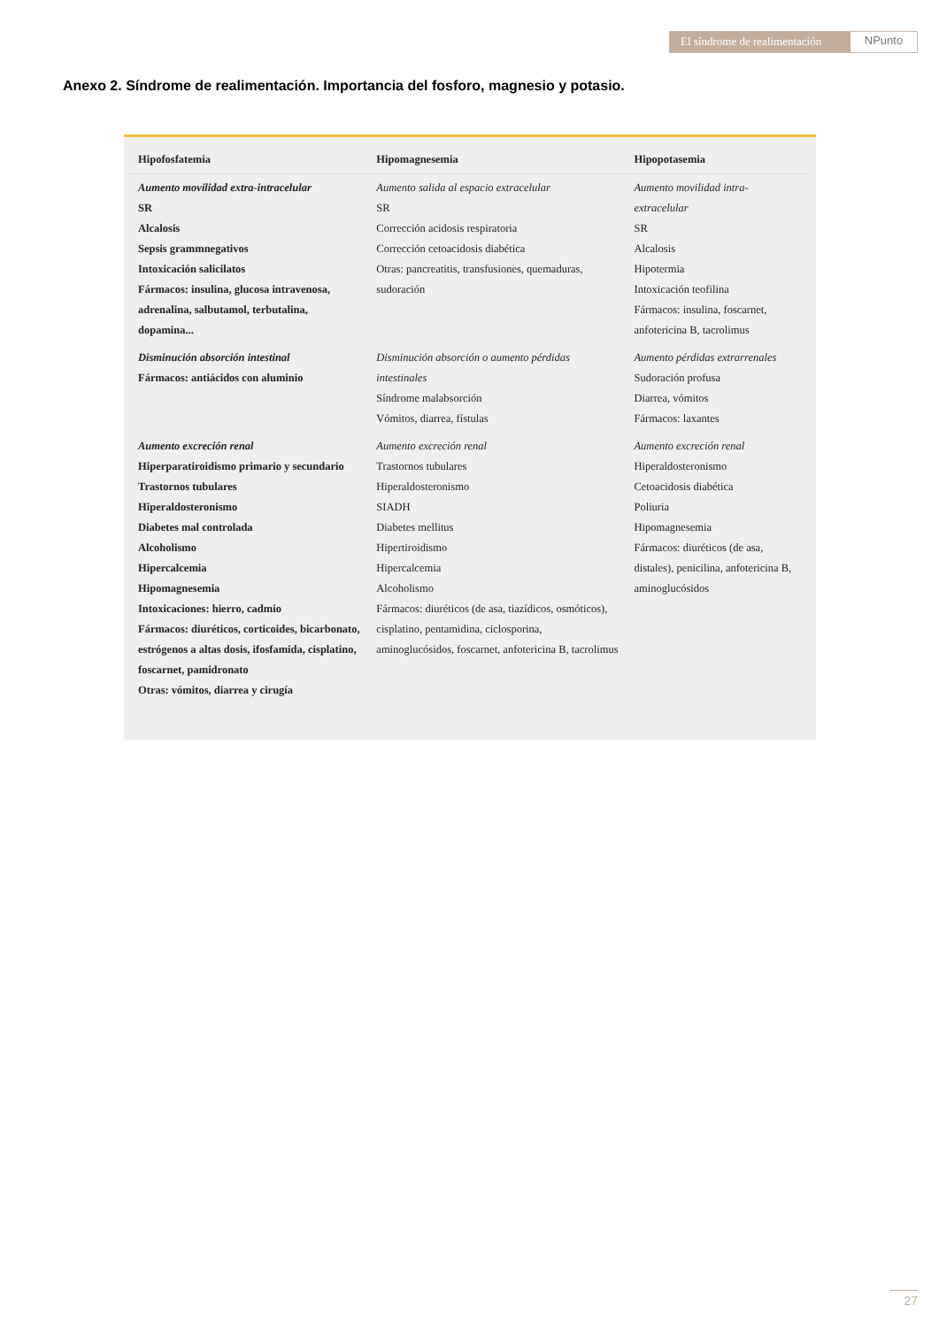El síndrome de realimentación
NPunto
Anexo 2. Síndrome de realimentación. Importancia del fosforo, magnesio y potasio.
| Hipofosfatemia | Hipomagnesemia | Hipopotasemia |
| --- | --- | --- |
| Aumento movilidad extra-intracelular SR Alcalosis Sepsis grammnegativos Intoxicación salicilatos Fármacos: insulina, glucosa intravenosa, adrenalina, salbutamol, terbutalina, dopamina... | Aumento salida al espacio extracelular SR Corrección acidosis respiratoria Corrección cetoacidosis diabética Otras: pancreatitis, transfusiones, quemaduras, sudoración | Aumento movilidad intra-extracelular SR Alcalosis Hipotermia Intoxicación teofilina Fármacos: insulina, foscarnet, anfotericina B, tacrolimus |
| Disminución absorción intestinal Fármacos: antiácidos con aluminio | Disminución absorción o aumento pérdidas intestinales Síndrome malabsorción Vómitos, diarrea, fístulas | Aumento pérdidas extrarrenales Sudoración profusa Diarrea, vómitos Fármacos: laxantes |
| Aumento excreción renal Hiperparatiroidismo primario y secundario Trastornos tubulares Hiperaldosteronismo Diabetes mal controlada Alcoholismo Hipercalcemia Hipomagnesemia Intoxicaciones: hierro, cadmio Fármacos: diuréticos, corticoides, bicarbonato, estrógenos a altas dosis, ifosfamida, cisplatino, foscarnet, pamidronato Otras: vómitos, diarrea y cirugía | Aumento excreción renal Trastornos tubulares Hiperaldosteronismo SIADH Diabetes mellitus Hipertiroidismo Hipercalcemia Alcoholismo Fármacos: diuréticos (de asa, tiazídicos, osmóticos), cisplatino, pentamidina, ciclosporina, aminoglucósidos, foscarnet, anfotericina B, tacrolimus | Aumento excreción renal Hiperaldosteronismo Cetoacidosis diabética Poliuria Hipomagnesemia Fármacos: diuréticos (de asa, distales), penicilina, anfotericina B, aminoglucósidos |
27